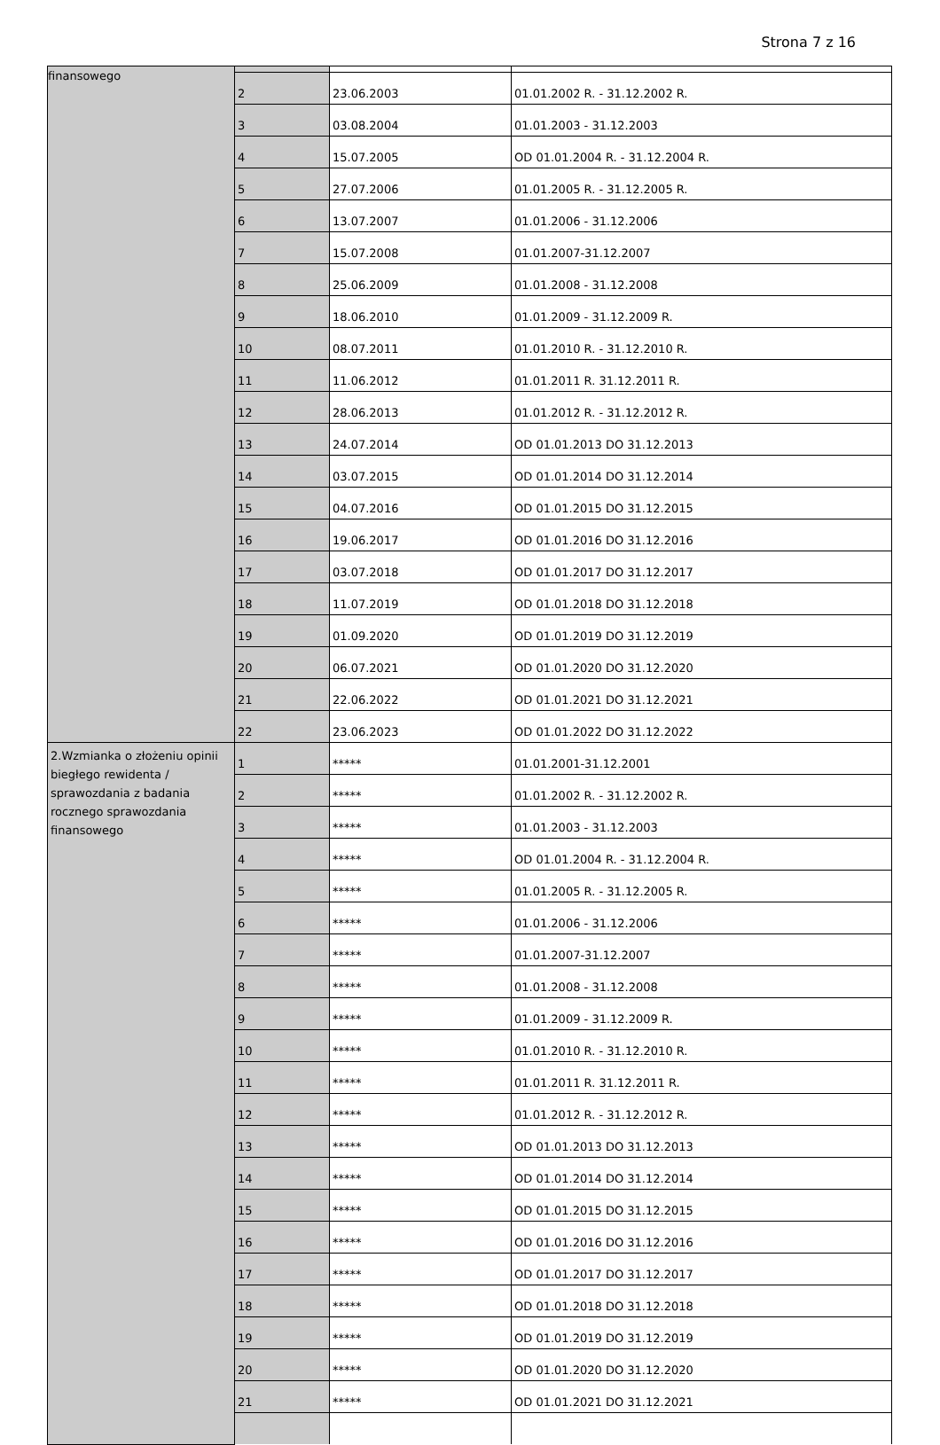Strona 7 z 16
| finansowego | | | |
| | 2 | 23.06.2003 | 01.01.2002 R. - 31.12.2002 R. |
| | 3 | 03.08.2004 | 01.01.2003 - 31.12.2003 |
| | 4 | 15.07.2005 | OD 01.01.2004 R. - 31.12.2004 R. |
| | 5 | 27.07.2006 | 01.01.2005 R. - 31.12.2005 R. |
| | 6 | 13.07.2007 | 01.01.2006 - 31.12.2006 |
| | 7 | 15.07.2008 | 01.01.2007-31.12.2007 |
| | 8 | 25.06.2009 | 01.01.2008 - 31.12.2008 |
| | 9 | 18.06.2010 | 01.01.2009 - 31.12.2009 R. |
| | 10 | 08.07.2011 | 01.01.2010 R. - 31.12.2010 R. |
| | 11 | 11.06.2012 | 01.01.2011 R. 31.12.2011 R. |
| | 12 | 28.06.2013 | 01.01.2012 R. - 31.12.2012 R. |
| | 13 | 24.07.2014 | OD 01.01.2013 DO 31.12.2013 |
| | 14 | 03.07.2015 | OD 01.01.2014 DO 31.12.2014 |
| | 15 | 04.07.2016 | OD 01.01.2015 DO 31.12.2015 |
| | 16 | 19.06.2017 | OD 01.01.2016 DO 31.12.2016 |
| | 17 | 03.07.2018 | OD 01.01.2017 DO 31.12.2017 |
| | 18 | 11.07.2019 | OD 01.01.2018 DO 31.12.2018 |
| | 19 | 01.09.2020 | OD 01.01.2019 DO 31.12.2019 |
| | 20 | 06.07.2021 | OD 01.01.2020 DO 31.12.2020 |
| | 21 | 22.06.2022 | OD 01.01.2021 DO 31.12.2021 |
| | 22 | 23.06.2023 | OD 01.01.2022 DO 31.12.2022 |
| 2.Wzmianka o złożeniu opinii biegłego rewidenta / sprawozdania z badania rocznego sprawozdania finansowego | 1 | ***** | 01.01.2001-31.12.2001 |
| | 2 | ***** | 01.01.2002 R. - 31.12.2002 R. |
| | 3 | ***** | 01.01.2003 - 31.12.2003 |
| | 4 | ***** | OD 01.01.2004 R. - 31.12.2004 R. |
| | 5 | ***** | 01.01.2005 R. - 31.12.2005 R. |
| | 6 | ***** | 01.01.2006 - 31.12.2006 |
| | 7 | ***** | 01.01.2007-31.12.2007 |
| | 8 | ***** | 01.01.2008 - 31.12.2008 |
| | 9 | ***** | 01.01.2009 - 31.12.2009 R. |
| | 10 | ***** | 01.01.2010 R. - 31.12.2010 R. |
| | 11 | ***** | 01.01.2011 R. 31.12.2011 R. |
| | 12 | ***** | 01.01.2012 R. - 31.12.2012 R. |
| | 13 | ***** | OD 01.01.2013 DO 31.12.2013 |
| | 14 | ***** | OD 01.01.2014 DO 31.12.2014 |
| | 15 | ***** | OD 01.01.2015 DO 31.12.2015 |
| | 16 | ***** | OD 01.01.2016 DO 31.12.2016 |
| | 17 | ***** | OD 01.01.2017 DO 31.12.2017 |
| | 18 | ***** | OD 01.01.2018 DO 31.12.2018 |
| | 19 | ***** | OD 01.01.2019 DO 31.12.2019 |
| | 20 | ***** | OD 01.01.2020 DO 31.12.2020 |
| | 21 | ***** | OD 01.01.2021 DO 31.12.2021 |